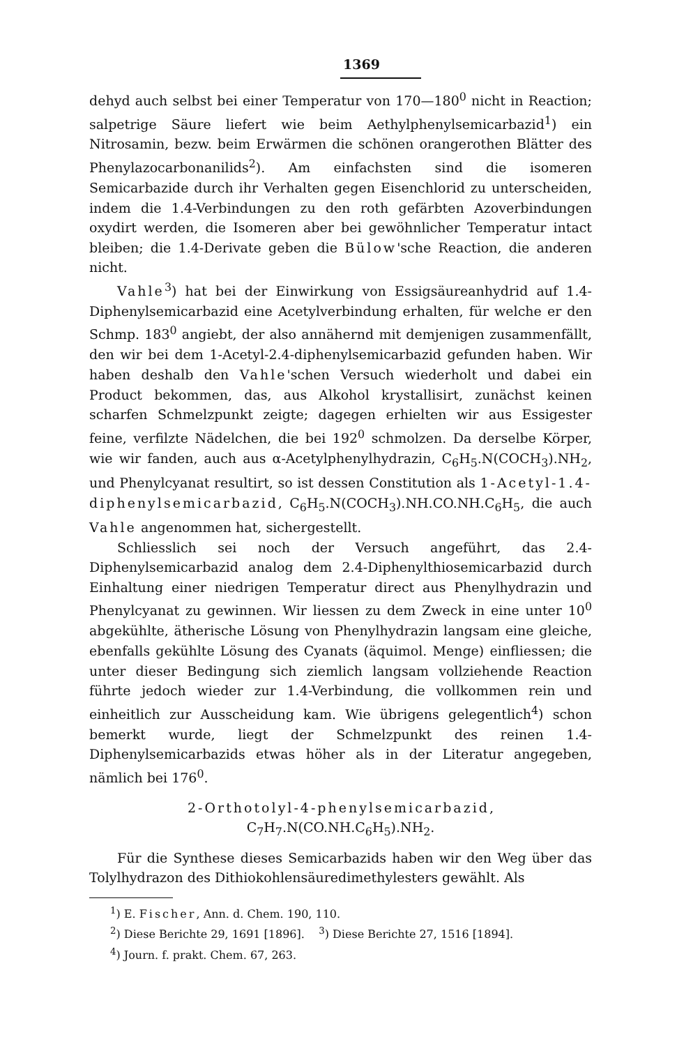1369
dehyd auch selbst bei einer Temperatur von 170—180<sup>0</sup> nicht in Reaction; salpetrige Säure liefert wie beim Aethylphenylsemicarbazid<sup>1</sup>) ein Nitrosamin, bezw. beim Erwärmen die schönen orangerothen Blätter des Phenylazocarbonanilids<sup>2</sup>). Am einfachsten sind die isomeren Semicarbazide durch ihr Verhalten gegen Eisenchlorid zu unterscheiden, indem die 1.4-Verbindungen zu den roth gefärbten Azoverbindungen oxydirt werden, die Isomeren aber bei gewöhnlicher Temperatur intact bleiben; die 1.4-Derivate geben die Bülow'sche Reaction, die anderen nicht.
Vahle<sup>3</sup>) hat bei der Einwirkung von Essigsäureanhydrid auf 1.4-Diphenylsemicarbazid eine Acetylverbindung erhalten, für welche er den Schmp. 183<sup>0</sup> angiebt, der also annähernd mit demjenigen zusammenfällt, den wir bei dem 1-Acetyl-2.4-diphenylsemicarbazid gefunden haben. Wir haben deshalb den Vahle'schen Versuch wiederholt und dabei ein Product bekommen, das, aus Alkohol krystallisirt, zunächst keinen scharfen Schmelzpunkt zeigte; dagegen erhielten wir aus Essigester feine, verfilzte Nädelchen, die bei 192<sup>0</sup> schmolzen. Da derselbe Körper, wie wir fanden, auch aus α-Acetylphenylhydrazin, C<sub>6</sub>H<sub>5</sub>.N(COCH<sub>3</sub>).NH<sub>2</sub>, und Phenylcyanat resultirt, so ist dessen Constitution als 1-Acetyl-1.4-diphenylsemicarbazid, C<sub>6</sub>H<sub>5</sub>.N(COCH<sub>3</sub>).NH.CO.NH.C<sub>6</sub>H<sub>5</sub>, die auch Vahle angenommen hat, sichergestellt.
Schliesslich sei noch der Versuch angeführt, das 2.4-Diphenylsemicarbazid analog dem 2.4-Diphenylthiosemicarbazid durch Einhaltung einer niedrigen Temperatur direct aus Phenylhydrazin und Phenylcyanat zu gewinnen. Wir liessen zu dem Zweck in eine unter 10<sup>0</sup> abgekühlte, ätherische Lösung von Phenylhydrazin langsam eine gleiche, ebenfalls gekühlte Lösung des Cyanats (äquimol. Menge) einfliessen; die unter dieser Bedingung sich ziemlich langsam vollziehende Reaction führte jedoch wieder zur 1.4-Verbindung, die vollkommen rein und einheitlich zur Ausscheidung kam. Wie übrigens gelegentlich<sup>4</sup>) schon bemerkt wurde, liegt der Schmelzpunkt des reinen 1.4-Diphenylsemicarbazids etwas höher als in der Literatur angegeben, nämlich bei 176<sup>0</sup>.
2-Orthotolyl-4-phenylsemicarbazid,
C<sub>7</sub>H<sub>7</sub>.N(CO.NH.C<sub>6</sub>H<sub>5</sub>).NH<sub>2</sub>.
Für die Synthese dieses Semicarbazids haben wir den Weg über das Tolylhydrazon des Dithiokohlensäuredimethylesters gewählt. Als
<sup>1</sup>) E. Fischer, Ann. d. Chem. 190, 110.
<sup>2</sup>) Diese Berichte 29, 1691 [1896]. <sup>3</sup>) Diese Berichte 27, 1516 [1894].
<sup>4</sup>) Journ. f. prakt. Chem. 67, 263.